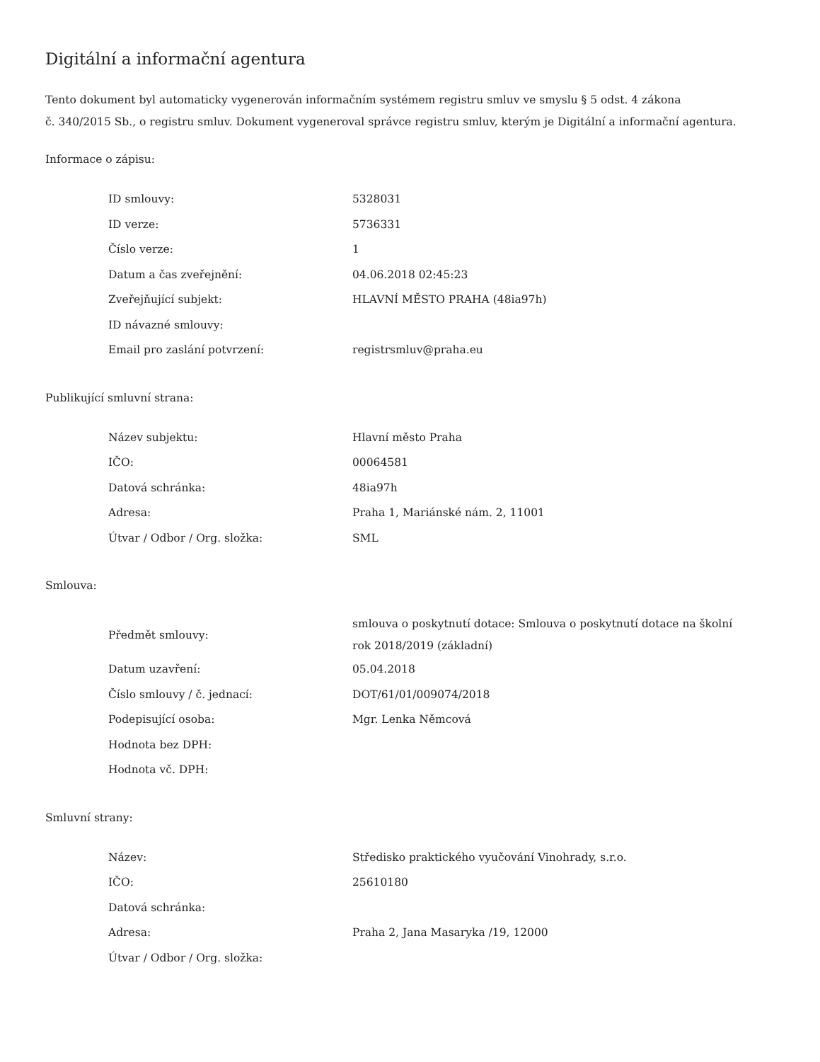Digitální a informační agentura
Tento dokument byl automaticky vygenerován informačním systémem registru smluv ve smyslu § 5 odst. 4 zákona
č. 340/2015 Sb., o registru smluv. Dokument vygeneroval správce registru smluv, kterým je Digitální a informační agentura.
Informace o zápisu:
| ID smlouvy: | 5328031 |
| ID verze: | 5736331 |
| Číslo verze: | 1 |
| Datum a čas zveřejnění: | 04.06.2018 02:45:23 |
| Zveřejňující subjekt: | HLAVNÍ MĚSTO PRAHA (48ia97h) |
| ID návazné smlouvy: | |
| Email pro zaslání potvrzení: | registrsmluv@praha.eu |
Publikující smluvní strana:
| Název subjektu: | Hlavní město Praha |
| IČO: | 00064581 |
| Datová schránka: | 48ia97h |
| Adresa: | Praha 1, Mariánské nám. 2, 11001 |
| Útvar / Odbor / Org. složka: | SML |
Smlouva:
| Předmět smlouvy: | smlouva o poskytnutí dotace: Smlouva o poskytnutí dotace na školní rok 2018/2019 (základní) |
| Datum uzavření: | 05.04.2018 |
| Číslo smlouvy / č. jednací: | DOT/61/01/009074/2018 |
| Podepisující osoba: | Mgr. Lenka Němcová |
| Hodnota bez DPH: | |
| Hodnota vč. DPH: | |
Smluvní strany:
| Název: | Středisko praktického vyučování Vinohrady, s.r.o. |
| IČO: | 25610180 |
| Datová schránka: | |
| Adresa: | Praha 2, Jana Masaryka /19, 12000 |
| Útvar / Odbor / Org. složka: | |